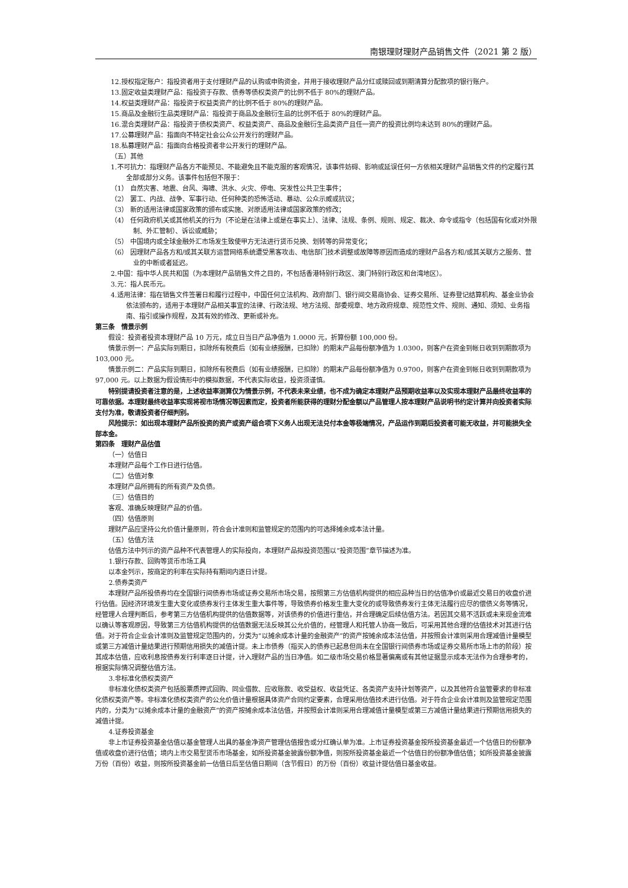南银理财理财产品销售文件（2021 第 2 版）
12.授权指定账户：指投资者用于支付理财产品的认购或申购资金，并用于接收理财产品分红或赎回或到期清算分配款项的银行账户。
13.固定收益类理财产品：指投资于存款、债券等债权类资产的比例不低于 80%的理财产品。
14.权益类理财产品：指投资于权益类资产的比例不低于 80%的理财产品。
15.商品及金融衍生品类理财产品：指投资于商品及金融衍生品的比例不低于 80%的理财产品。
16.混合类理财产品：指投资于债权类资产、权益类资产、商品及金融衍生品类资产且任一资产的投资比例均未达到 80%的理财产品。
17.公募理财产品：指面向不特定社会公众公开发行的理财产品。
18.私募理财产品：指面向合格投资者非公开发行的理财产品。
（五）其他
1.不可抗力：指理财产品各方不能预见、不能避免且不能克服的客观情况，该事件妨碍、影响或延误任何一方依相关理财产品销售文件的约定履行其全部或部分义务。该事件包括但不限于：
（1） 自然灾害、地震、台风、海啸、洪水、火灾、停电、突发性公共卫生事件；
（2） 罢工、内战、战争、军事行动、任何种类的恐怖活动、暴动、公众示威或抗议；
（3） 新的适用法律或国家政策的颁布或实施、对原适用法律或国家政策的修改；
（4） 任何政府机关或其他机关的行为（不论是在法律上或是在事实上）、法律、法规、条例、规则、规定、裁决、命令或指令（包括国有化或对外限制、外汇管制）、诉讼或威胁；
（5） 中国境内或全球金融外汇市场发生致使甲方无法进行货币兑换、划转等的异常变化；
（6） 因理财产品各方和/或其关联方运营网络系统遭受黑客攻击、电信部门技术调整或故障等原因而造成的理财产品各方和/或其关联方之服务、营业的中断或者延迟。
2.中国：指中华人民共和国（为本理财产品销售文件之目的，不包括香港特别行政区、澳门特别行政区和台湾地区）。
3.元：指人民币元。
4.适用法律：指在销售文件签署日和履行过程中，中国任何立法机构、政府部门、银行间交易商协会、证券交易所、证券登记结算机构、基金业协会依法颁布的，适用于本理财产品相关事宜的法律、行政法规、地方法规、部委规章、地方政府规章、规范性文件、规则、通知、须知、业务指南、指引或操作规程，及其有效的修改、更新或补充。
第三条　情景示例
假设：投资者投资本理财产品 10 万元，成立日当日产品净值为 1.0000 元，折算份额 100,000 份。
情景示例一：产品实际到期日，扣除所有税费后（如有业绩报酬，已扣除）的期末产品每份额净值为 1.0300，则客户在资金到帐日收到到期款项为 103,000 元。
情景示例二：产品实际到期日，扣除所有税费后（如有业绩报酬，已扣除）的期末产品每份额净值为 0.9700，则客户在资金到帐日收到到期款项为 97,000 元。以上数据为假设情形中的模拟数据，不代表实际收益，投资须谨慎。
特别提请投资者注意的是，上述收益率测算仅为情景示例，不代表未来业绩，也不成为确定本理财产品预期收益率以及实现本理财产品最终收益率的可靠依据。本理财最终收益率实现将视市场情况等因素而定，投资者所能获得的理财分配金额以产品管理人按本理财产品说明书约定计算并向投资者实际支付为准，敬请投资者仔细判别。
风险提示：如出现本理财产品所投资的资产或资产组合项下义务人出现无法兑付本金等极端情况，产品运作到期后投资者可能无收益，并可能损失全部本金。
第四条　理财产品估值
（一）估值日
本理财产品每个工作日进行估值。
（二）估值对象
本理财产品所拥有的所有资产及负债。
（三）估值目的
客观、准确反映理财产品的价值。
（四）估值原则
理财产品应坚持公允价值计量原则，符合会计准则和监管规定的范围内的可选择摊余成本法计量。
（五）估值方法
估值方法中列示的资产品种不代表管理人的实际投向，本理财产品拟投资范围以“投资范围”章节描述为准。
1.银行存款、回购等货币市场工具
以本金列示，按商定的利率在实际持有期间内逐日计提。
2.债券类资产
本理财产品所投债券均在全国银行间债券市场或证券交易所市场交易，按照第三方估值机构提供的相应品种当日的估值净价或最近交易日的收盘价进行估值。因经济环境发生重大变化或债券发行主体发生重大事件等，导致债券价格发生重大变化的或导致债券发行主体无法履行应尽的偿债义务等情况，经管理人合理判断后，参考第三方估值机构提供的估值数据等，对该债券的价值进行重估，并合理确定后续估值方法。若因其交易不活跃或未来现金流难以确认等客观原因，导致第三方估值机构提供的估值数据无法反映其公允价值的，经管理人和托管人协商一致后，可采用其他合理的估值技术对其进行估值。对于符合企业会计准则及监管规定范围内的，分类为“以摊余成本计量的金融资产”的资产按摊余成本法估值，并按照会计准则采用合理减值计量模型或第三方减值计量结果进行预期信用损失的减值计提。未上市债券（指买入的债券已起息但尚未在全国银行间债券市场或证券交易所市场上市的阶段）按其成本估值，应收利息按债券发行利率逐日计提，计入理财产品的当日净值。如二级市场交易价格显著偏离或有其他证据显示成本无法作为合理参考的，根据实际情况调整估值方法。
3.非标准化债权类资产
非标准化债权类资产包括股票质押式回购、同业借款、应收账款、收受益权、收益凭证、各类资产支持计划等资产，以及其他符合监管要求的非标准化债权类资产等。非标准化债权类资产的公允价值计量根据具体资产合同约定要素，合理采用估值技术进行估值。对于符合企业会计准则及监管规定范围内的，分类为“以摊余成本计量的金融资产”的资产按摊余成本法估值，并按照会计准则采用合理减值计量模型或第三方减值计量结果进行预期信用损失的减值计提。
4.证券投资基金
非上市证券投资基金估值以基金管理人出具的基金净资产管理估值报告或分红确认单为准。上市证券投资基金按所投资基金最近一个估值日的份额净值或收盘价进行估值；境内上市交易型货币市场基金，如所投资基金披露份额净值，则按所投资基金最近一个估值日的份额净值估值；如所投资基金披露万份（百份）收益，则按所投资基金前一估值日后至估值日期间（含节假日）的万份（百份）收益计提估值日基金收益。